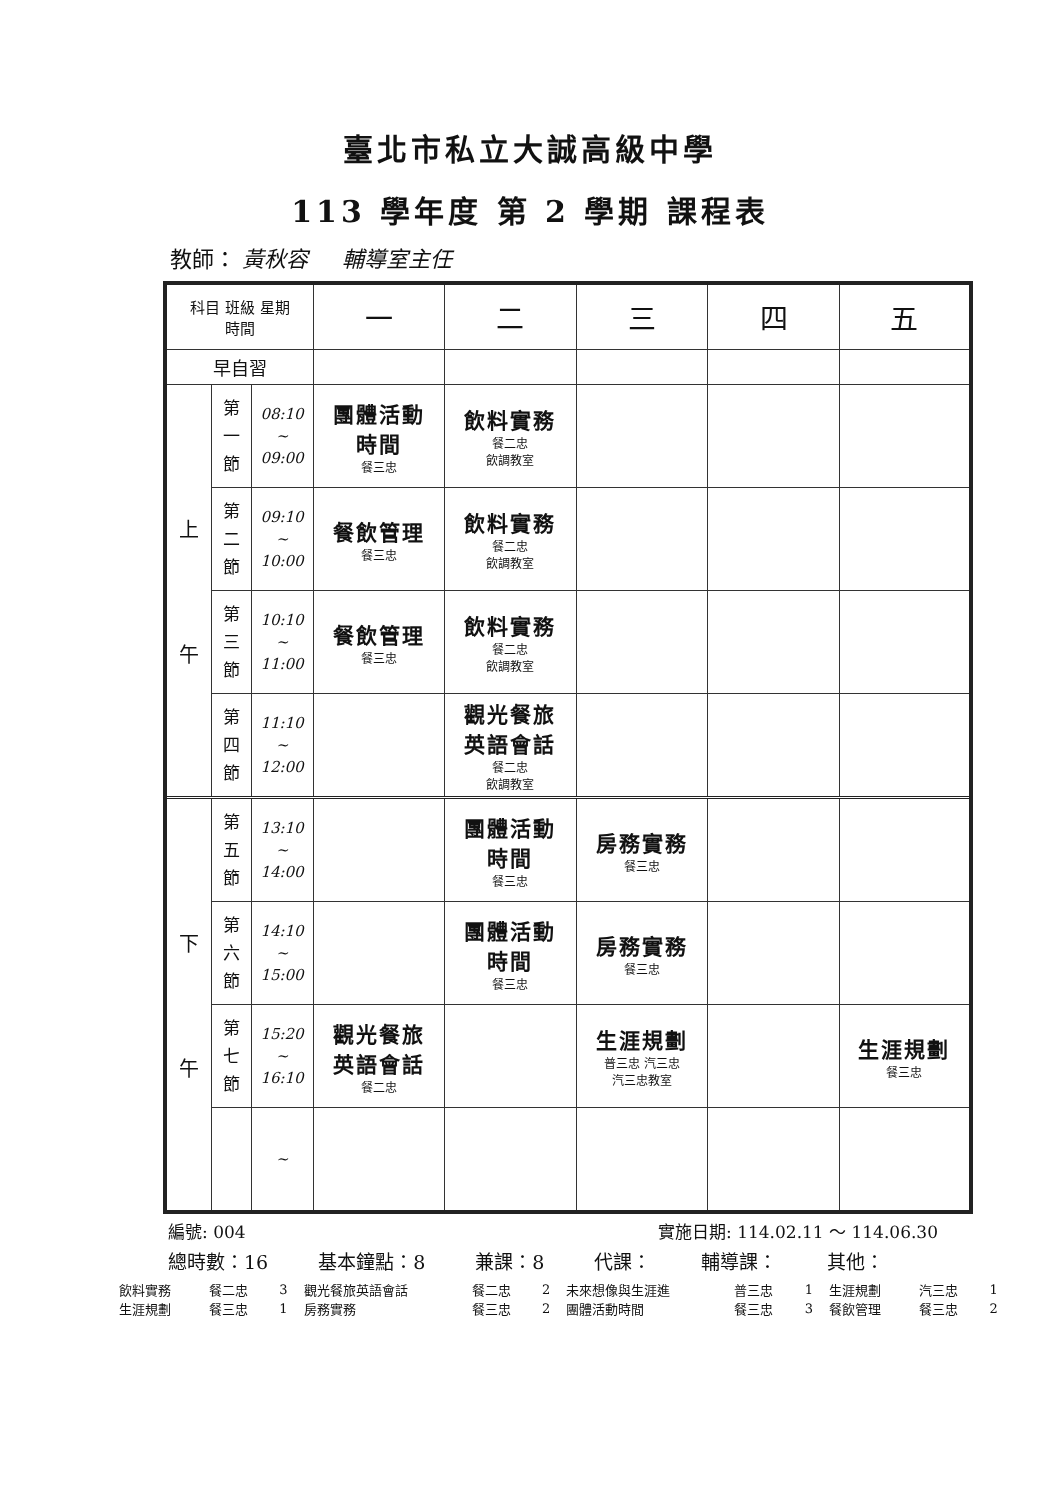臺北市私立大誠高級中學
113 學年度 第 2 學期 課程表
教師： 黃秋容 輔導室主任
| 科目 班級 星期 時間 | | | 一 | 二 | 三 | 四 | 五 |
| --- | --- | --- | --- | --- | --- | --- | --- |
| 早自習 | | | | | | | |
| 上 午 | 第 一 節 | 08:10 ~ 09:00 | 團體活動 時間 餐三忠 | 飲料實務 餐二忠 飲調教室 | | | |
| | 第 二 節 | 09:10 ~ 10:00 | 餐飲管理 餐三忠 | 飲料實務 餐二忠 飲調教室 | | | |
| | 第 三 節 | 10:10 ~ 11:00 | 餐飲管理 餐三忠 | 飲料實務 餐二忠 飲調教室 | | | |
| | 第 四 節 | 11:10 ~ 12:00 | | 觀光餐旅 英語會話 餐二忠 飲調教室 | | | |
| 下 午 | 第 五 節 | 13:10 ~ 14:00 | | 團體活動 時間 餐三忠 | 房務實務 餐三忠 | | |
| | 第 六 節 | 14:10 ~ 15:00 | | 團體活動 時間 餐三忠 | 房務實務 餐三忠 | | |
| | 第 七 節 | 15:20 ~ 16:10 | 觀光餐旅 英語會話 餐二忠 | | 生涯規劃 普三忠 汽三忠 汽三忠教室 | | 生涯規劃 餐三忠 |
| | | ~ | | | | | |
編號: 004 實施日期: 114.02.11 ～ 114.06.30
總時數：16 基本鐘點：8 兼課：8 代課： 輔導課： 其他：
| 飲料實務 | 餐二忠 | 3 | 觀光餐旅英語會話 | 餐二忠 | 2 | 未來想像與生涯進 | 普三忠 | 1 | 生涯規劃 | 汽三忠 | 1 |
| 生涯規劃 | 餐三忠 | 1 | 房務實務 | 餐三忠 | 2 | 團體活動時間 | 餐三忠 | 3 | 餐飲管理 | 餐三忠 | 2 |